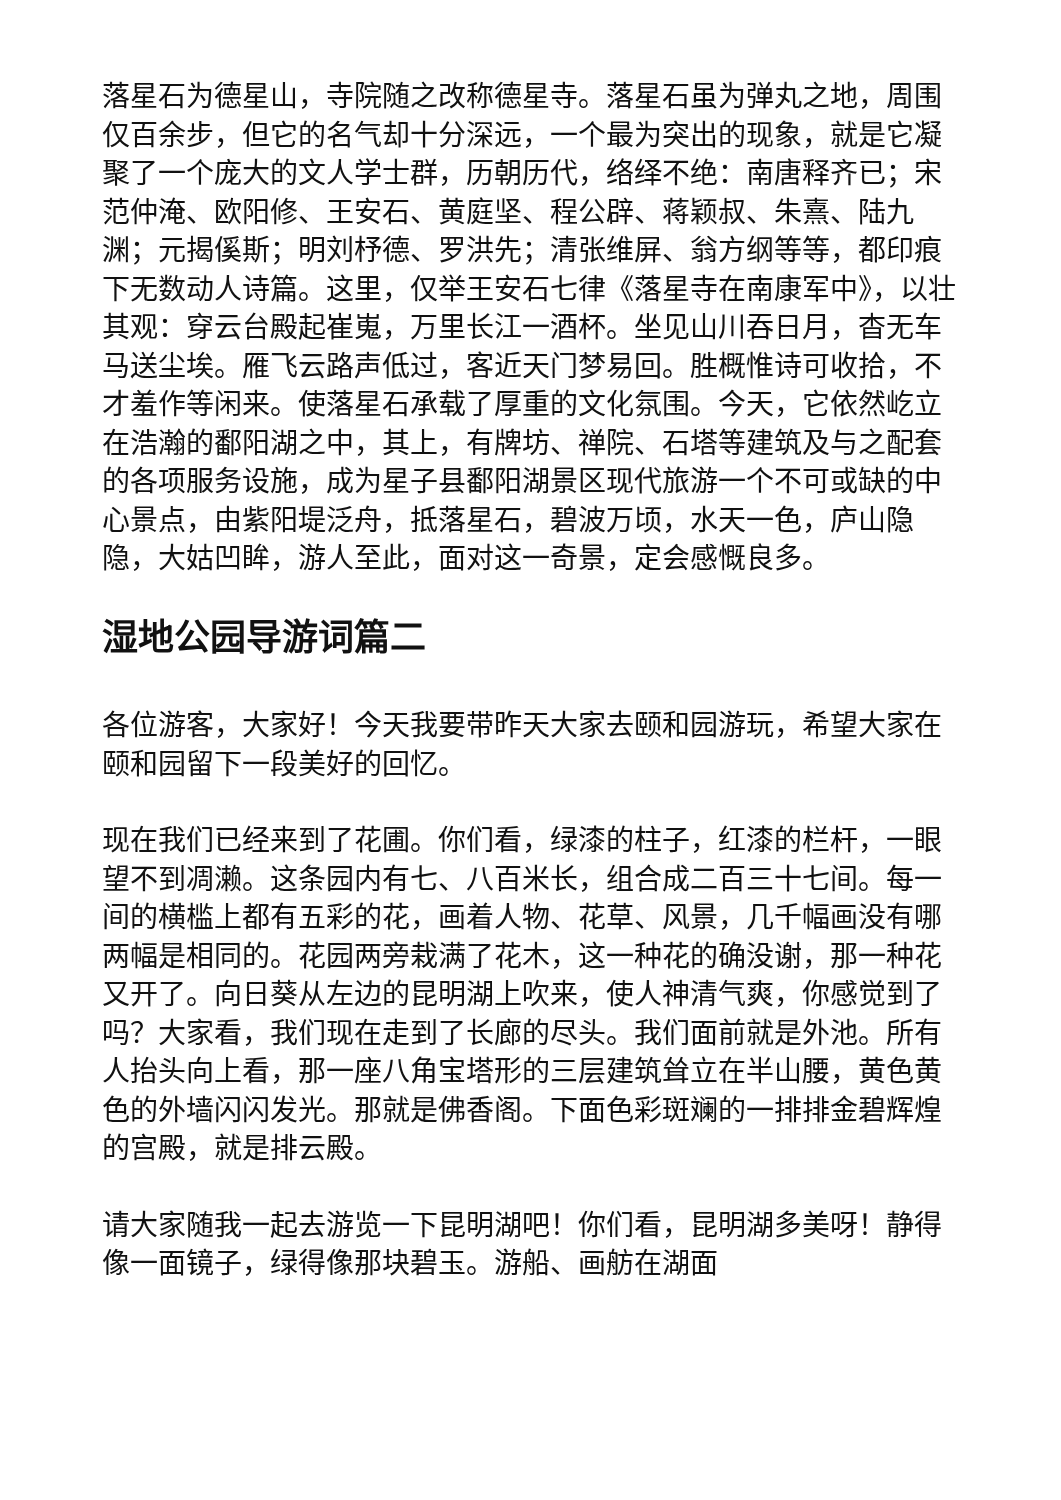落星石为德星山，寺院随之改称德星寺。落星石虽为弹丸之地，周围仅百余步，但它的名气却十分深远，一个最为突出的现象，就是它凝聚了一个庞大的文人学士群，历朝历代，络绎不绝：南唐释齐已；宋范仲淹、欧阳修、王安石、黄庭坚、程公辟、蒋颖叔、朱熹、陆九渊；元揭傒斯；明刘杼德、罗洪先；清张维屏、翁方纲等等，都印痕下无数动人诗篇。这里，仅举王安石七律《落星寺在南康军中》，以壮其观：穿云台殿起崔嵬，万里长江一酒杯。坐见山川吞日月，杳无车马送尘埃。雁飞云路声低过，客近天门梦易回。胜概惟诗可收拾，不才羞作等闲来。使落星石承载了厚重的文化氛围。今天，它依然屹立在浩瀚的鄱阳湖之中，其上，有牌坊、禅院、石塔等建筑及与之配套的各项服务设施，成为星子县鄱阳湖景区现代旅游一个不可或缺的中心景点，由紫阳堤泛舟，抵落星石，碧波万顷，水天一色，庐山隐隐，大姑凹眸，游人至此，面对这一奇景，定会感慨良多。
湿地公园导游词篇二
各位游客，大家好！今天我要带昨天大家去颐和园游玩，希望大家在颐和园留下一段美好的回忆。
现在我们已经来到了花圃。你们看，绿漆的柱子，红漆的栏杆，一眼望不到凋濑。这条园内有七、八百米长，组合成二百三十七间。每一间的横槛上都有五彩的花，画着人物、花草、风景，几千幅画没有哪两幅是相同的。花园两旁栽满了花木，这一种花的确没谢，那一种花又开了。向日葵从左边的昆明湖上吹来，使人神清气爽，你感觉到了吗？大家看，我们现在走到了长廊的尽头。我们面前就是外池。所有人抬头向上看，那一座八角宝塔形的三层建筑耸立在半山腰，黄色黄色的外墙闪闪发光。那就是佛香阁。下面色彩斑斓的一排排金碧辉煌的宫殿，就是排云殿。
请大家随我一起去游览一下昆明湖吧！你们看，昆明湖多美呀！静得像一面镜子，绿得像那块碧玉。游船、画舫在湖面